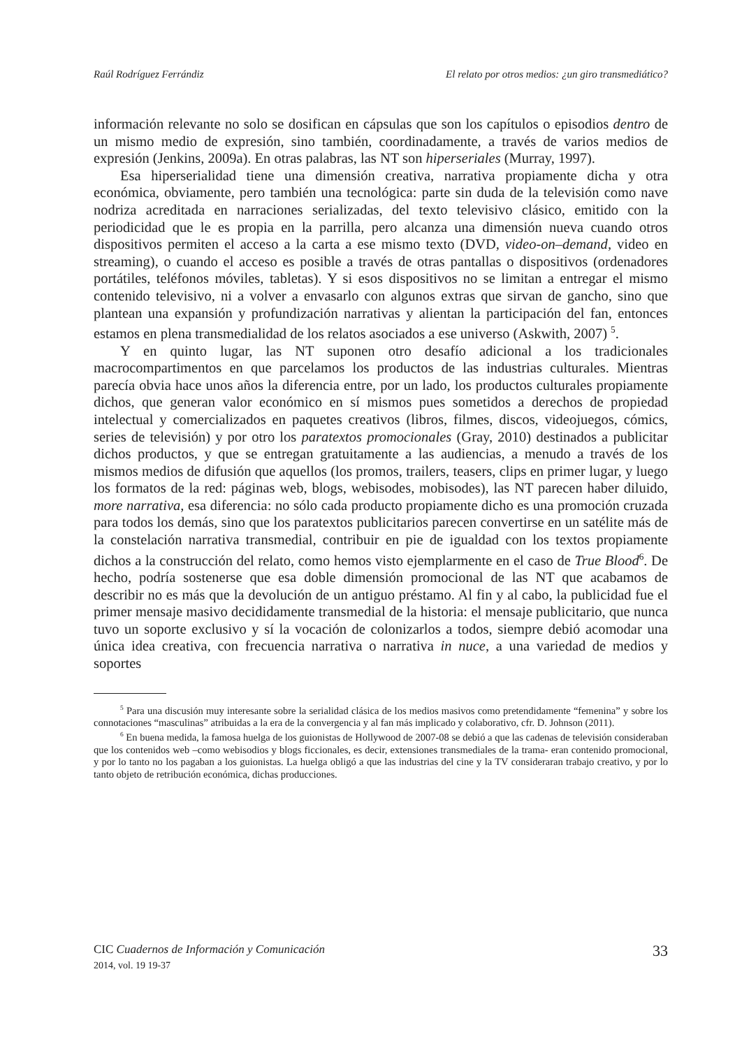Raúl Rodríguez Ferrándiz El relato por otros medios: ¿un giro transmediático?
información relevante no solo se dosifican en cápsulas que son los capítulos o episodios dentro de un mismo medio de expresión, sino también, coordinadamente, a través de varios medios de expresión (Jenkins, 2009a). En otras palabras, las NT son hiperseriales (Murray, 1997).
Esa hiperserialidad tiene una dimensión creativa, narrativa propiamente dicha y otra económica, obviamente, pero también una tecnológica: parte sin duda de la televisión como nave nodriza acreditada en narraciones serializadas, del texto televisivo clásico, emitido con la periodicidad que le es propia en la parrilla, pero alcanza una dimensión nueva cuando otros dispositivos permiten el acceso a la carta a ese mismo texto (DVD, video-on–demand, video en streaming), o cuando el acceso es posible a través de otras pantallas o dispositivos (ordenadores portátiles, teléfonos móviles, tabletas). Y si esos dispositivos no se limitan a entregar el mismo contenido televisivo, ni a volver a envasarlo con algunos extras que sirvan de gancho, sino que plantean una expansión y profundización narrativas y alientan la participación del fan, entonces estamos en plena transmedialidad de los relatos asociados a ese universo (Askwith, 2007) <sup>5</sup>.
Y en quinto lugar, las NT suponen otro desafío adicional a los tradicionales macrocompartimentos en que parcelamos los productos de las industrias culturales. Mientras parecía obvia hace unos años la diferencia entre, por un lado, los productos culturales propiamente dichos, que generan valor económico en sí mismos pues sometidos a derechos de propiedad intelectual y comercializados en paquetes creativos (libros, filmes, discos, videojuegos, cómics, series de televisión) y por otro los paratextos promocionales (Gray, 2010) destinados a publicitar dichos productos, y que se entregan gratuitamente a las audiencias, a menudo a través de los mismos medios de difusión que aquellos (los promos, trailers, teasers, clips en primer lugar, y luego los formatos de la red: páginas web, blogs, webisodes, mobisodes), las NT parecen haber diluido, more narrativa, esa diferencia: no sólo cada producto propiamente dicho es una promoción cruzada para todos los demás, sino que los paratextos publicitarios parecen convertirse en un satélite más de la constelación narrativa transmedial, contribuir en pie de igualdad con los textos propiamente dichos a la construcción del relato, como hemos visto ejemplarmente en el caso de True Blood<sup>6</sup>. De hecho, podría sostenerse que esa doble dimensión promocional de las NT que acabamos de describir no es más que la devolución de un antiguo préstamo. Al fin y al cabo, la publicidad fue el primer mensaje masivo decididamente transmedial de la historia: el mensaje publicitario, que nunca tuvo un soporte exclusivo y sí la vocación de colonizarlos a todos, siempre debió acomodar una única idea creativa, con frecuencia narrativa o narrativa in nuce, a una variedad de medios y soportes
<sup>5</sup> Para una discusión muy interesante sobre la serialidad clásica de los medios masivos como pretendidamente “femenina” y sobre los connotaciones “masculinas” atribuidas a la era de la convergencia y al fan más implicado y colaborativo, cfr. D. Johnson (2011).
<sup>6</sup> En buena medida, la famosa huelga de los guionistas de Hollywood de 2007-08 se debió a que las cadenas de televisión consideraban que los contenidos web –como webisodios y blogs ficcionales, es decir, extensiones transmediales de la trama- eran contenido promocional, y por lo tanto no los pagaban a los guionistas. La huelga obligó a que las industrias del cine y la TV consideraran trabajo creativo, y por lo tanto objeto de retribución económica, dichas producciones.
CIC Cuadernos de Información y Comunicación
2014, vol. 19 19-37
33